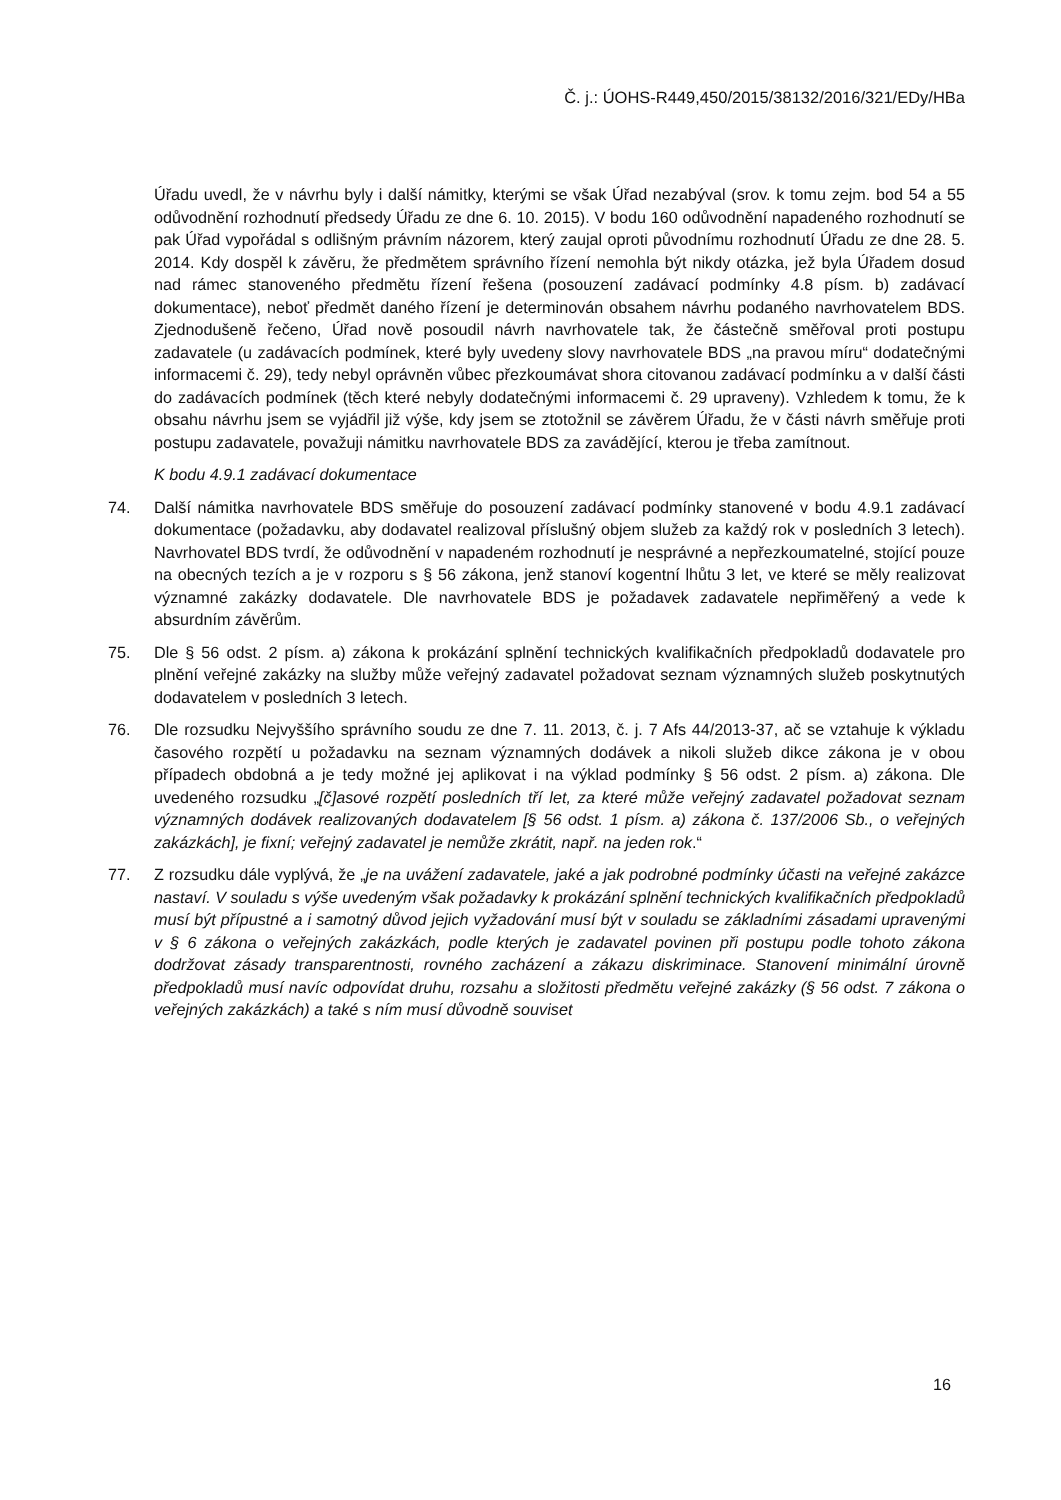Č. j.: ÚOHS-R449,450/2015/38132/2016/321/EDy/HBa
Úřadu uvedl, že v návrhu byly i další námitky, kterými se však Úřad nezabýval (srov. k tomu zejm. bod 54 a 55 odůvodnění rozhodnutí předsedy Úřadu ze dne 6. 10. 2015). V bodu 160 odůvodnění napadeného rozhodnutí se pak Úřad vypořádal s odlišným právním názorem, který zaujal oproti původnímu rozhodnutí Úřadu ze dne 28. 5. 2014. Kdy dospěl k závěru, že předmětem správního řízení nemohla být nikdy otázka, jež byla Úřadem dosud nad rámec stanoveného předmětu řízení řešena (posouzení zadávací podmínky 4.8 písm. b) zadávací dokumentace), neboť předmět daného řízení je determinován obsahem návrhu podaného navrhovatelem BDS. Zjednodušeně řečeno, Úřad nově posoudil návrh navrhovatele tak, že částečně směřoval proti postupu zadavatele (u zadávacích podmínek, které byly uvedeny slovy navrhovatele BDS „na pravou míru“ dodatečnými informacemi č. 29), tedy nebyl oprávněn vůbec přezkoumávat shora citovanou zadávací podmínku a v další části do zadávacích podmínek (těch které nebyly dodatečnými informacemi č. 29 upraveny). Vzhledem k tomu, že k obsahu návrhu jsem se vyjádřil již výše, kdy jsem se ztotožnil se závěrem Úřadu, že v části návrh směřuje proti postupu zadavatele, považuji námitku navrhovatele BDS za zavádějící, kterou je třeba zamítnout.
K bodu 4.9.1 zadávací dokumentace
74. Další námitka navrhovatele BDS směřuje do posouzení zadávací podmínky stanovené v bodu 4.9.1 zadávací dokumentace (požadavku, aby dodavatel realizoval příslušný objem služeb za každý rok v posledních 3 letech). Navrhovatel BDS tvrdí, že odůvodnění v napadeném rozhodnutí je nesprávné a nepřezkoumatelné, stojící pouze na obecných tezích a je v rozporu s § 56 zákona, jenž stanoví kogentní lhůtu 3 let, ve které se měly realizovat významné zakázky dodavatele. Dle navrhovatele BDS je požadavek zadavatele nepřiměřený a vede k absurdním závěrům.
75. Dle § 56 odst. 2 písm. a) zákona k prokázání splnění technických kvalifikačních předpokladů dodavatele pro plnění veřejné zakázky na služby může veřejný zadavatel požadovat seznam významných služeb poskytnutých dodavatelem v posledních 3 letech.
76. Dle rozsudku Nejvyššího správního soudu ze dne 7. 11. 2013, č. j. 7 Afs 44/2013-37, ač se vztahuje k výkladu časového rozpětí u požadavku na seznam významných dodávek a nikoli služeb dikce zákona je v obou případech obdobná a je tedy možné jej aplikovat i na výklad podmínky § 56 odst. 2 písm. a) zákona. Dle uvedeného rozsudku „[č]asové rozpětí posledních tří let, za které může veřejný zadavatel požadovat seznam významných dodávek realizovaných dodavatelem [§ 56 odst. 1 písm. a) zákona č. 137/2006 Sb., o veřejných zakázkách], je fixní; veřejný zadavatel je nemůže zkrátit, např. na jeden rok.“
77. Z rozsudku dále vyplývá, že „je na uvážení zadavatele, jaké a jak podrobné podmínky účasti na veřejné zakázce nastaví. V souladu s výše uvedeným však požadavky k prokázání splnění technických kvalifikačních předpokladů musí být přípustné a i samotný důvod jejich vyžadování musí být v souladu se základními zásadami upravenými v § 6 zákona o veřejných zakázkách, podle kterých je zadavatel povinen při postupu podle tohoto zákona dodržovat zásady transparentnosti, rovného zacházení a zákazu diskriminace. Stanovení minimální úrovně předpokladů musí navíc odpovídat druhu, rozsahu a složitosti předmětu veřejné zakázky (§ 56 odst. 7 zákona o veřejných zakázkách) a také s ním musí důvodně souviset
16